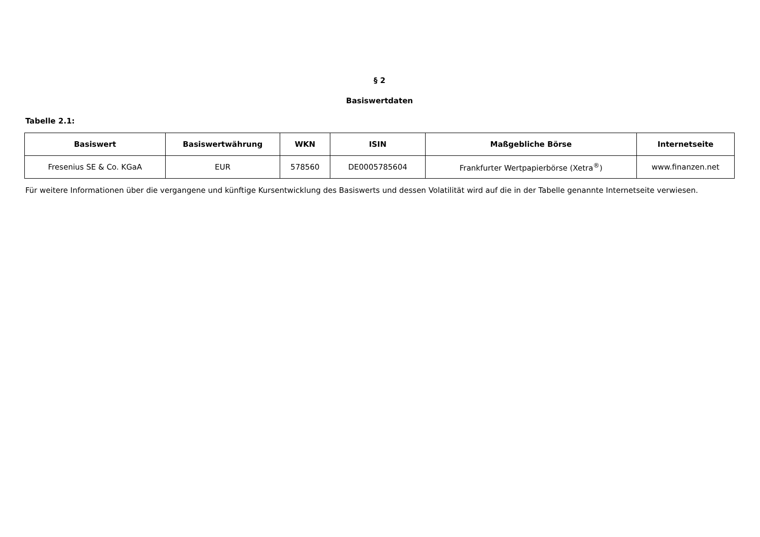§ 2
Basiswertdaten
Tabelle 2.1:
| Basiswert | Basiswertwährung | WKN | ISIN | Maßgebliche Börse | Internetseite |
| --- | --- | --- | --- | --- | --- |
| Fresenius SE & Co. KGaA | EUR | 578560 | DE0005785604 | Frankfurter Wertpapierbörse (Xetra<sup>®</sup>) | www.finanzen.net |
Für weitere Informationen über die vergangene und künftige Kursentwicklung des Basiswerts und dessen Volatilität wird auf die in der Tabelle genannte Internetseite verwiesen.